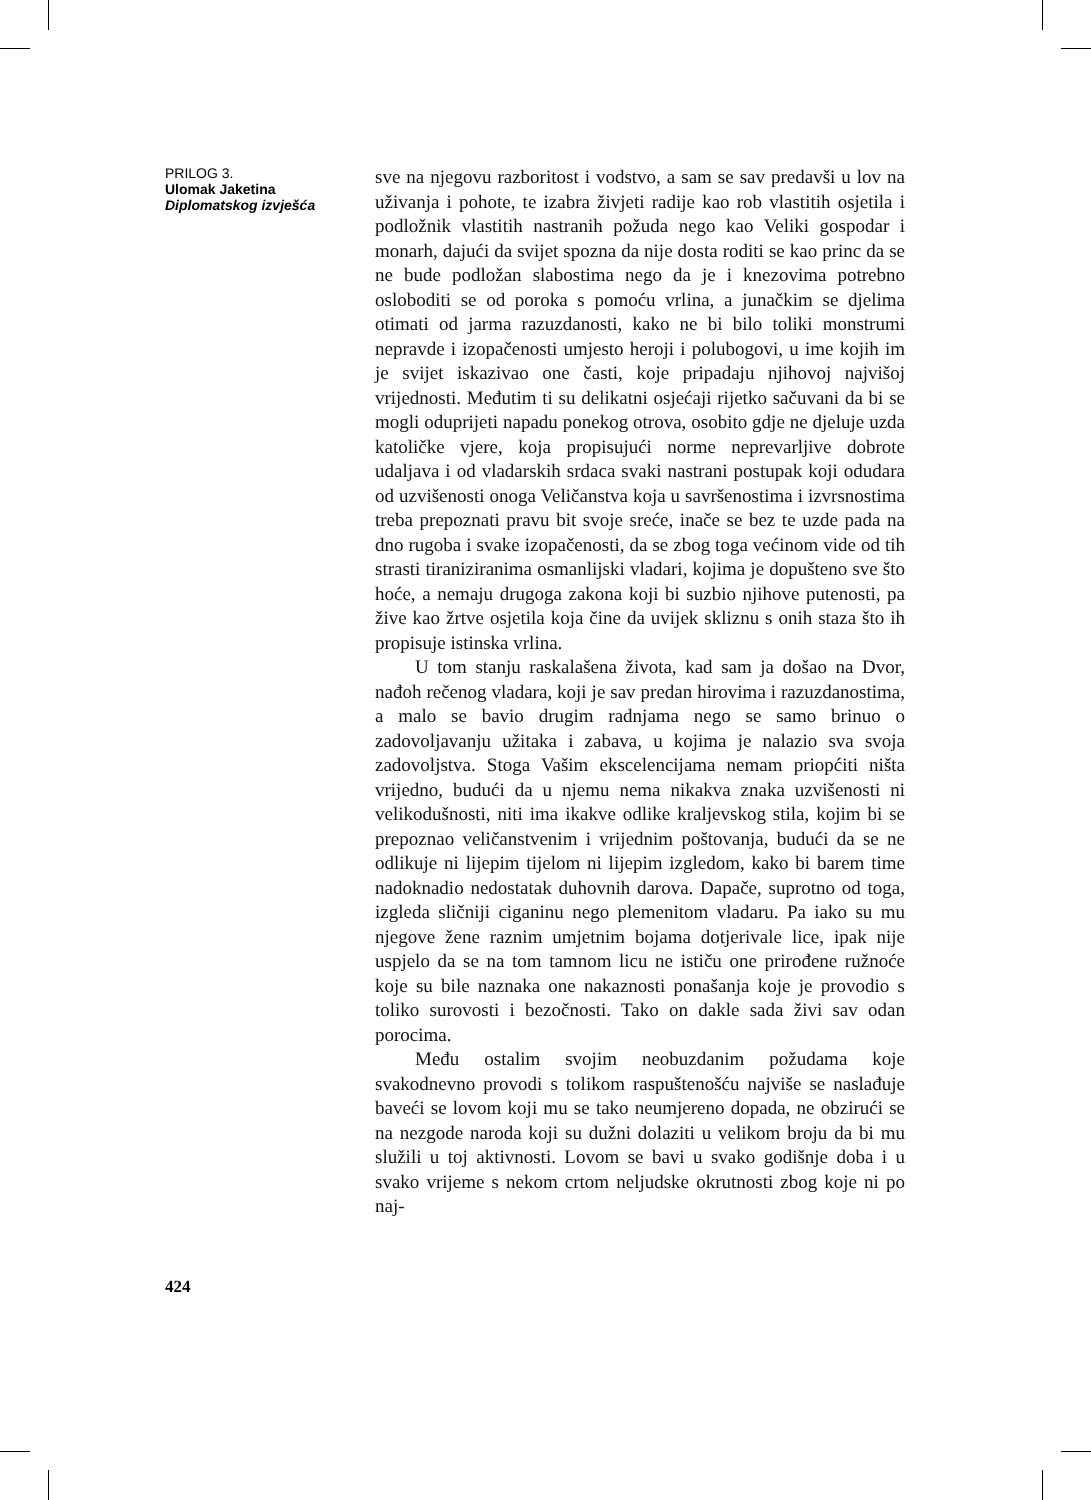PRILOG 3.
Ulomak Jaketina
Diplomatskog izvješća
424
sve na njegovu razboritost i vodstvo, a sam se sav predavši u lov na uživanja i pohote, te izabra živjeti radije kao rob vlastitih osjetila i podložnik vlastitih nastranih požuda nego kao Veliki gospodar i monarh, dajući da svijet spozna da nije dosta roditi se kao princ da se ne bude podložan slabostima nego da je i knezovima potrebno osloboditi se od poroka s pomoću vrlina, a junačkim se djelima otimati od jarma razuzdanosti, kako ne bi bilo toliki monstrumi nepravde i izopačenosti umjesto heroji i polubogovi, u ime kojih im je svijet iskazivao one časti, koje pripadaju njihovoj najvišoj vrijednosti. Međutim ti su delikatni osjećaji rijetko sačuvani da bi se mogli oduprijeti napadu ponekog otrova, osobito gdje ne djeluje uzda katoličke vjere, koja propisujući norme neprevarljive dobrote udaljava i od vladarskih srdaca svaki nastrani postupak koji odudara od uzvišenosti onoga Veličanstva koja u savršenostima i izvrsnostima treba prepoznati pravu bit svoje sreće, inače se bez te uzde pada na dno rugoba i svake izopačenosti, da se zbog toga većinom vide od tih strasti tiraniziranima osmanlijski vladari, kojima je dopušteno sve što hoće, a nemaju drugoga zakona koji bi suzbio njihove putenosti, pa žive kao žrtve osjetila koja čine da uvijek skliznu s onih staza što ih propisuje istinska vrlina.
U tom stanju raskalašena života, kad sam ja došao na Dvor, nađoh rečenog vladara, koji je sav predan hirovima i razuzdanostima, a malo se bavio drugim radnjama nego se samo brinuo o zadovoljavanju užitaka i zabava, u kojima je nalazio sva svoja zadovoljstva. Stoga Vašim ekscelencijama nemam priopćiti ništa vrijedno, budući da u njemu nema nikakva znaka uzvišenosti ni velikodušnosti, niti ima ikakve odlike kraljevskog stila, kojim bi se prepoznao veličanstvenim i vrijednim poštovanja, budući da se ne odlikuje ni lijepim tijelom ni lijepim izgledom, kako bi barem time nadoknadio nedostatak duhovnih darova. Dapače, suprotno od toga, izgleda sličniji ciganinu nego plemenitom vladaru. Pa iako su mu njegove žene raznim umjetnim bojama dotjerivale lice, ipak nije uspjelo da se na tom tamnom licu ne ističu one prirođene ružnoće koje su bile naznaka one nakaznosti ponašanja koje je provodio s toliko surovosti i bezočnosti. Tako on dakle sada živi sav odan porocima.
Među ostalim svojim neobuzdanim požudama koje svakodnevno provodi s tolikom raspuštenošću najviše se naslađuje baveći se lovom koji mu se tako neumjereno dopada, ne obzirući se na nezgode naroda koji su dužni dolaziti u velikom broju da bi mu služili u toj aktivnosti. Lovom se bavi u svako godišnje doba i u svako vrijeme s nekom crtom neljudske okrutnosti zbog koje ni po naj-